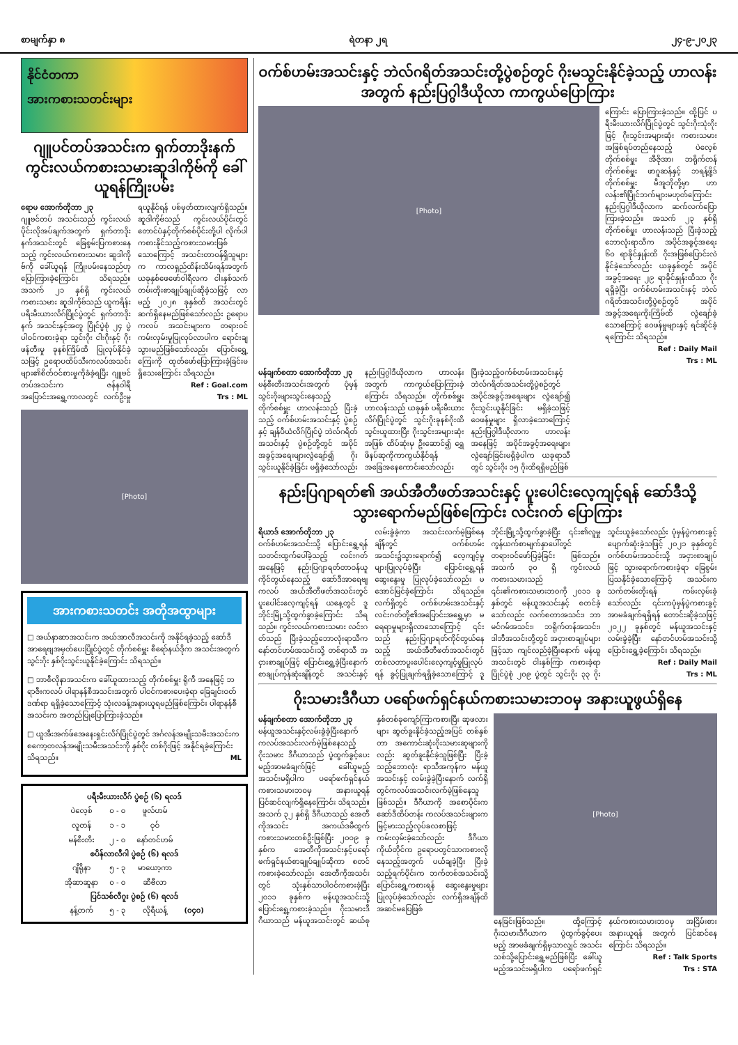စာမျက်နှာ ၈ ရဲတနာ ၂ရ ၂၄-၉-၂၀၂၃
နိုင်ငံတကာ
အားကစားသတင်းများ
ဂျူပင်တပ်အသင်းက ရှက်တာဒိုးနက် ကွင်းလယ်ကစားသမားဆူဒါကိုဗ်ကို ခေါ်ယူရန်ကြိုးပမ်း
ရောမ အောက်တိုဘာ ၂၃
ဂျူဗင်တပ် အသင်းသည် ကွင်းလယ်ပိုင်းလိုအပ်ချက်အတွက် ရှက်တာဒိုးနက်အသင်းတွင် ခြေစွမ်းပြကစားနေသည့် ကွင်းလယ်ကစားသမား ဆူဒါကိုဗ်ကို ခေါ်ယူရန် ကြိုးပမ်းနေသည်ဟု ပြောကြားခဲ့ကြောင်း သိရသည်။ အသက် ၂၁ နှစ်ရှိ ကွင်းလယ်ကစားသမား ဆူဒါကိုဗ်သည် ယူကရိန်းပရီးမီးယားလိဂ်ပြိုင်ပွဲတွင် ရှက်တာဒိုးနက် အသင်းနှင့်အတူ ပြိုင်ပွဲစုံ ၂၄ ပွဲ ပါဝင်ကစားခဲ့ရာ သွင်းဂိုး ငါးဂိုးနှင့် ဂိုးဖန်တီးမှု ခုနစ်ကြိမ်ထိ ပြုလုပ်နိုင်ခဲ့သဖြင့် ဥရောပထိပ်သီးကလပ်အသင်းများ၏စိတ်ဝင်စားမှုကိုခံခဲ့ရပြီး ဂျူဗင်တပ်အသင်းက ဇန်နဝါရီအပြောင်းအရွှေ့ကာလတွင် လက်ဦးမှုရယူနိုင်ရန် ပစ်မှတ်ထားလျက်ရှိသည်။ ဆူဒါကိုဗ်သည် ကွင်းလယ်ပိုင်းတွင် တောင်ပံနှင့်တိုက်စစ်ပိုင်းတို့ပါ လိုက်ပါကစားနိုင်သည့်ကစားသမားဖြစ်သောကြောင့် အသင်းတာဝန်ရှိသူများက ကာလရှည်ထိန်းသိမ်းရန်အတွက် ယခုနှစ်ဖေဖော်ဝါရီလက ငါးနှစ်သက်တမ်းတိုးစာချုပ်ချုပ်ဆိုခဲ့သဖြင့် လာမည့် ၂၀၂၈ ခုနှစ်ထိ အသင်းတွင် ဆက်ရှိနေမည်ဖြစ်သော်လည်း ဥရောပကလပ် အသင်းများက တရားဝင်ကမ်းလှမ်းမှုပြုလုပ်လာပါက ရောင်းချသွားမည်ဖြစ်သော်လည်း ပြောင်းရွှေ့ကြေးကို ထုတ်ဖော်ပြောကြားခဲ့ခြင်းမရှိသေးကြောင်း သိရသည်။
Ref : Goal.com
Trs : ML
[Photo]
အားကစားသတင်း အတိုအထွာများ
□ အယ်နာဆာအသင်းက အယ်အာလီအသင်းကို အနိုင်ရခဲ့သည့် ဆော်ဒီအာရေဗျအမှတ်ပေးပြိုင်ပွဲတွင် တိုက်စစ်မှူး စီရော်နယ်ဒိုက အသင်းအတွက် သွင်းဂိုး နှစ်ဂိုးသွင်းယူနိုင်ခဲ့ကြောင်း သိရသည်။
□ ဘာစီလိုနာအသင်းက ခေါ်ယူထားသည့် တိုက်စစ်မှူး ရိုကီ အနေဖြင့် ဘရာဇီးကလပ် ပါရာနန်စီအသင်းအတွက် ပါဝင်ကစားပေးခဲ့ရာ ခြေချင်းဝတ်ဒဏ်ရာ ရရှိခဲ့သောကြောင့် သုံးလခန့်အနားယူရမည်ဖြစ်ကြောင်း ပါရာနန်စီအသင်းက အတည်ပြုပြောကြားခဲ့သည်။
□ ယူအီးအက်ဖ်အေနေးရှင်းလိဂ်ပြိုင်ပွဲတွင် အင်္ဂလန်အမျိုးသမီးအသင်းက စကော့တလန်အမျိုးသမီးအသင်းကို နှစ်ဂိုး တစ်ဂိုးဖြင့် အနိုင်ရခဲ့ကြောင်း သိရသည်။ ML
| ပရီးမီးယားလိဂ် ပွဲစဉ် (၆) ရလဒ် | | | |
| --- | --- | --- | --- |
| ပဲလေ့စ် | ၀ - ၀ | ဖူလ်ဟမ် | |
| လူတန် | ၁ - ၁ | ဝုဝ် | |
| မန်စီးတီး | ၂ - ၀ | နော်တင်ဟမ် | |
| စပိန်လာလီဂါ ပွဲစဉ် (၆) ရလဒ် | | | |
| ဂျီရိုနာ | ၅ - ၃ | မာယော့ကာ | |
| အိုဆာဆူနာ | ၀ - ၀ | ဆီဗီလာ | |
| ပြင်သစ်လီဂူး ပွဲစဉ် (၆) ရလဒ် | | | |
| နန့်တက် | ၅ - ၃ | လိုရီယန့် | (၀၄၀) |
ဝက်စ်ဟမ်းအသင်းနှင့် ဘဲလ်ဂရိတ်အသင်းတို့ပွဲစဉ်တွင် ဂိုးမသွင်းနိုင်ခဲ့သည့် ဟာလန်းအတွက် နည်းပြဂွါဒီယိုလာ ကာကွယ်ပြောကြား
[Photo]
ကြောင်း ပြောကြားခဲ့သည်။ ထို့ပြင် ပရီးမီးယားလိဂ်ပြိုင်ပွဲတွင် သွင်းဂိုးသုံးဂိုးဖြင့် ဂိုးသွင်းအများဆုံး ကစားသမားအဖြစ်ရပ်တည်နေသည့် ပဲလေ့စ်တိုက်စစ်မှူး အီဇိုအာ၊ ဘရိုက်တန်တိုက်စစ်မှူး ဖာဂူဆန်နှင့် ဘရန့်ဖို့ဒ်တိုက်စစ်မှူး မီအူဘိုတို့မှာ ဟာလန်း၏ပြိုင်ဘက်များမဟုတ်ကြောင်း နည်းပြဂွါဒီယိုလာက ဆက်လက်ပြောကြားခဲ့သည်။ အသက် ၂၃ နှစ်ရှိ တိုက်စစ်မှူး ဟာလန်းသည် ပြီးခဲ့သည့်ဘောလုံးရာသီက အပိုင်အခွင့်အရေး ၆၀ ရာခိုင်နှုန်းထိ ဂိုးအဖြစ်ပြောင်းလဲနိုင်ခဲ့သော်လည်း ယခုနှစ်တွင် အပိုင်အခွင့်အရေး ၂၉ ရာခိုင်နှုန်းထိသာ ဂိုးရရှိခဲ့ပြီး ဝက်စ်ဟမ်းအသင်းနှင့် ဘဲလ်ဂရိတ်အသင်းတို့ပွဲစဉ်တွင် အပိုင်အခွင့်အရေးကိုးကြိမ်ထိ လွဲချော်ခဲ့သောကြောင့် ဝေဖန်မှုများနှင့် ရင်ဆိုင်ခဲ့ရကြောင်း သိရသည်။
Ref : Daily Mail
Trs : ML
မန်ချက်စတာ အောက်တိုဘာ ၂၃
မန်စီးတီးအသင်းအတွက် ပုံမှန်သွင်းဂိုးများသွင်းနေသည့် တိုက်စစ်မှူး ဟာလန်းသည် ပြီးခဲ့သည့် ဝက်စ်ဟမ်းအသင်းနှင့် ပွဲစဉ်နှင့် ချန်ပီယံလိဂ်ပြိုင်ပွဲ ဘဲလ်ဂရိတ်အသင်းနှင့် ပွဲစဉ်တို့တွင် အပိုင်အခွင့်အရေးများလွဲချော်၍ ဂိုးသွင်းယူနိုင်ခဲ့ခြင်း မရှိခဲ့သော်လည်း နည်းပြဂွါဒီယိုလာက ဟာလန်းအတွက် ကာကွယ်ပြောကြားခဲ့ကြောင်း သိရသည်။ တိုက်စစ်မှူး ဟာလန်းသည် ယခုနှစ် ပရီးမီးယားလိဂ်ပြိုင်ပွဲတွင် သွင်းဂိုးခုနစ်ဂိုးထိ သွင်းယူထားပြီး ဂိုးသွင်းအများဆုံးအဖြစ် ထိပ်ဆုံးမှ ဦးဆောင်၍ ရွှေဖိနပ်ဆုကိုကာကွယ်နိုင်ရန် အခြေအနေကောင်းသော်လည်း ပြီးခဲ့သည့်ဝက်စ်ဟမ်းအသင်းနှင့် ဘဲလ်ဂရိတ်အသင်းတို့ပွဲစဉ်တွင် အပိုင်အခွင့်အရေးများ လွဲချော်၍ ဂိုးသွင်းယူနိုင်ခြင်း မရှိခဲ့သဖြင့် ဝေဖန်မှုများ ရှိလာခဲ့သောကြောင့် နည်းပြဂွါဒီယိုလာက ဟာလန်းအနေဖြင့် အပိုင်အခွင့်အရေးများ လွဲချော်ခြင်းမရှိခဲ့ပါက ယခုရာသီတွင် သွင်းဂိုး ၁၅ ဂိုးထိရရှိမည်ဖြစ်
နည်းပြဂျာရတ်၏ အယ်အီတီဖတ်အသင်းနှင့် ပူးပေါင်းလေ့ကျင့်ရန် ဆော်ဒီသို့သွားရောက်မည်ဖြစ်ကြောင်း လင်းဂတ် ပြောကြား
ရိယာဒ် အောက်တိုဘာ ၂၃
ဝက်စ်ဟမ်းအသင်းသို့ ပြောင်းရွှေ့ရန် သတင်းထွက်ပေါ်ခဲ့သည့် လင်းဂတ်အနေဖြင့် နည်းပြဂျာရတ်တာဝန်ယူကိုင်တွယ်နေသည့် ဆော်ဒီအာရေဗျကလပ် အယ်အီတီဖတ်အသင်းတွင် ပူးပေါင်းလေ့ကျင့်ရန် ယနေ့တွင် ဒူဘိုင်းမြို့သို့ထွက်ခွာခဲ့ကြောင်း သိရသည်။ ကွင်းလယ်ကစားသမား လင်းဂတ်သည် ပြီးခဲ့သည့်ဘောလုံးရာသီက နော်တင်ဟမ်အသင်းသို့ တစ်ရာသီ အငှားစာချုပ်ဖြင့် ပြောင်းရွှေ့ခဲ့ပြီးနောက် စာချုပ်ကုန်ဆုံးချိန်တွင် အသင်းနှင့်လမ်းခွဲခဲ့ကာ အသင်းလက်မဲ့ဖြစ်နေချိန်တွင် ဝက်စ်ဟမ်းအသင်း၌သွားရောက်၍ လေ့ကျင့်မှုများပြုလုပ်ခဲ့ပြီး ပြောင်းရွှေ့ရန် ဆွေးနွေးမှု ပြုလုပ်ခဲ့သော်လည်း မအောင်မြင်ခဲ့ကြောင်း သိရသည်။ လက်ရှိတွင် ဝက်စ်ဟမ်းအသင်းနှင့် လင်းဂတ်တို့၏အပြောင်းအရွှေ့မှာ မရေရာမှုများရှိလာသောကြောင့် ၎င်းသည် နည်းပြဂျာရတ်ကိုင်တွယ်နေသည့် အယ်အီတီဖတ်အသင်းတွင် တစ်လတာပူးပေါင်းလေ့ကျင့်မှုပြုလုပ်ရန် ခွင့်ပြုချက်ရရှိခဲ့သောကြောင့် ဒူဘိုင်းမြို့သို့ထွက်ခွာခဲ့ပြီး ၎င်း၏လူမှုကွန်ယက်စာမျက်နှာပေါ်တွင် တရားဝင်ဖော်ပြခဲ့ခြင်း ဖြစ်သည်။ အသက် ၃၀ ရှိ ကွင်းလယ်ကစားသမားသည် ၎င်း၏ကစားသမားဘဝကို ၂၀၁၁ ခုနှစ်တွင် မန်ယူအသင်းနှင့် စတင်ခဲ့သော်လည်း လက်စတာအသင်း၊ ဘာမင်ဂမ်အသင်း၊ ဘရိုက်တန်အသင်း၊ ဒါဘီအသင်းတို့တွင် အငှားစာချုပ်များဖြင့်သာ ကျင်လည်ခဲ့ပြီးနောက် မန်ယူအသင်းတွင် ငါးနှစ်ကြာ ကစားခဲ့ရာ ပြိုင်ပွဲစုံ ၂၀၉ ပွဲတွင် သွင်းဂိုး ၃၃ ဂိုးသွင်းယူခဲ့သော်လည်း ပုံမှန်ပွဲကစားခွင့် ပျောက်ဆုံးခဲ့သဖြင့် ၂၀၂၁ ခုနှစ်တွင် ဝက်စ်ဟမ်းအသင်းသို့ အငှားစာချုပ်ဖြင့် သွားရောက်ကစားခဲ့ရာ ခြေစွမ်းပြသနိုင်ခဲ့သောကြောင့် အသင်းက သက်တမ်းတိုးရန် ကမ်းလှမ်းခဲ့သော်လည်း ၎င်းကပုံမှန်ပွဲကစားခွင့် အာမခံချက်ရရှိရန် တောင်းဆိုခဲ့သဖြင့် ၂၀၂၂ ခုနှစ်တွင် မန်ယူအသင်းနှင့်လမ်းခွဲခဲ့ပြီး နော်တင်ဟမ်အသင်းသို့ ပြောင်းရွှေ့ခဲ့ကြောင်း သိရသည်။
Ref : Daily Mail
Trs : ML
ဂိုးသမားဒီဂီယာ ပရော်ဖက်ရှင်နယ်ကစားသမားဘဝမှ အနားယူဖွယ်ရှိနေ
မန်ချက်စတာ အောက်တိုဘာ ၂၃
မန်ယူအသင်းနှင့်လမ်းခွဲခဲ့ပြီးနောက် ကလပ်အသင်းလက်မဲ့ဖြစ်နေသည့် ဂိုးသမား ဒီဂီယာသည် ပွဲထွက်ခွင့်ပေးမည့်အာမခံချက်ဖြင့် ခေါ်ယူမည့်အသင်းမရှိပါက ပရော်ဖက်ရှင်နယ် ကစားသမားဘဝမှ အနားယူရန် ပြင်ဆင်လျက်ရှိနေကြောင်း သိရသည်။ အသက် ၃၂ နှစ်ရှိ ဒီဂီယာသည် အေတီကိုအသင်း အကယ်ဒမီထွက် ကစားသမားတစ်ဦးဖြစ်ပြီး ၂၀၀၉ ခုနှစ်က အေတီကိုအသင်းနှင့်ပရော်ဖက်ရှင်နယ်စာချုပ်ချုပ်ဆိုကာ စတင်ကစားခဲ့သော်လည်း အေတီကိုအသင်းတွင် သုံးနှစ်သာပါဝင်ကစားခဲ့ပြီး ၂၀၁၁ ခုနှစ်က မန်ယူအသင်းသို့ ပြောင်းရွှေ့ကစားခဲ့သည်။ ဂိုးသမားဒီဂီယာသည် မန်ယူအသင်းတွင် ဆယ်စုနှစ်တစ်ခုကျော်ကြာကစားပြီး ဆုဖလားများ ဆွတ်ခူးနိုင်ခဲ့သည့်အပြင် တစ်နှစ်တာ အကောင်းဆုံးဂိုးသမားဆုများကိုလည်း ဆွတ်ခူးနိုင်ခဲ့သူဖြစ်ပြီး ပြီးခဲ့သည့်ဘောလုံး ရာသီအကုန်က မန်ယူအသင်းနှင့် လမ်းခွဲခဲ့ပြီးနောက် လက်ရှိတွင်ကလပ်အသင်းလက်မဲ့ဖြစ်နေသူဖြစ်သည်။ ဒီဂီယာကို အစောပိုင်းက ဆော်ဒီထိပ်တန်း ကလပ်အသင်းများက မြင့်မားသည့်လုပ်ခလစာဖြင့် ကမ်းလှမ်းခဲ့သော်လည်း ဒီဂီယာကိုယ်တိုင်က ဥရောပတွင်သာကစားလိုနေသည့်အတွက် ပယ်ချခဲ့ပြီး ပြီးခဲ့သည့်ရက်ပိုင်းက ဘက်တစ်အသင်းသို့ ပြောင်းရွှေ့ကစားရန် ဆွေးနွေးမှုများပြုလုပ်ခဲ့သော်လည်း လက်ရှိအချိန်ထိ အဆင်မပြေဖြစ်
[Photo]
နေခြင်းဖြစ်သည်။ ထို့ကြောင့် ဂိုးသမားဒီဂီယာက ပွဲထွက်ခွင့်ပေးမည့် အာမခံချက်ရှိမှသာလျှင် အသင်းသစ်သို့ပြောင်းရွှေ့မည်ဖြစ်ပြီး ခေါ်ယူမည့်အသင်းမရှိပါက ပရော်ဖက်ရှင်နယ်ကစားသမားဘဝမှ အငြိမ်းစားအနားယူရန် အတွက် ပြင်ဆင်နေကြောင်း သိရသည်။
Ref : Talk Sports
Trs : STA